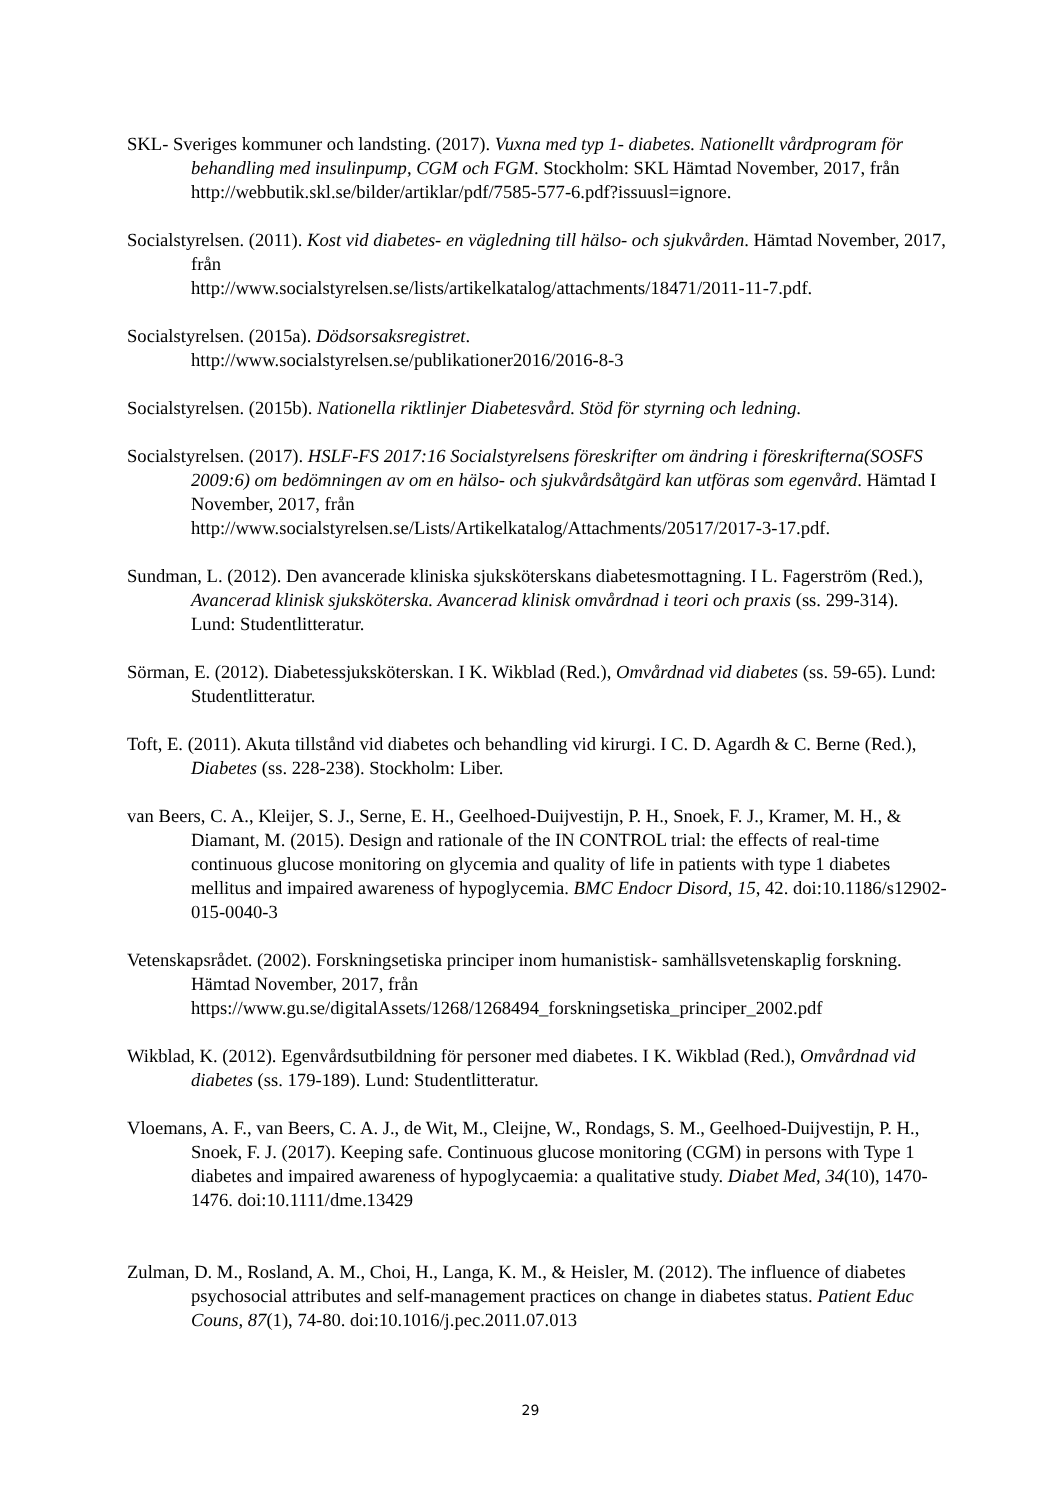SKL- Sveriges kommuner och landsting. (2017). Vuxna med typ 1- diabetes. Nationellt vårdprogram för behandling med insulinpump, CGM och FGM. Stockholm: SKL Hämtad November, 2017, från
http://webbutik.skl.se/bilder/artiklar/pdf/7585-577-6.pdf?issuusl=ignore.
Socialstyrelsen. (2011). Kost vid diabetes- en vägledning till hälso- och sjukvården. Hämtad November, 2017, från
http://www.socialstyrelsen.se/lists/artikelkatalog/attachments/18471/2011-11-7.pdf.
Socialstyrelsen. (2015a). Dödsorsaksregistret.
http://www.socialstyrelsen.se/publikationer2016/2016-8-3
Socialstyrelsen. (2015b). Nationella riktlinjer Diabetesvård. Stöd för styrning och ledning.
Socialstyrelsen. (2017). HSLF-FS 2017:16 Socialstyrelsens föreskrifter om ändring i föreskrifterna(SOSFS 2009:6) om bedömningen av om en hälso- och sjukvårdsåtgärd kan utföras som egenvård. Hämtad I November, 2017, från
http://www.socialstyrelsen.se/Lists/Artikelkatalog/Attachments/20517/2017-3-17.pdf.
Sundman, L. (2012). Den avancerade kliniska sjuksköterskans diabetesmottagning. I L. Fagerström (Red.), Avancerad klinisk sjuksköterska. Avancerad klinisk omvårdnad i teori och praxis (ss. 299-314). Lund: Studentlitteratur.
Sörman, E. (2012). Diabetessjuksköterskan. I K. Wikblad (Red.), Omvårdnad vid diabetes (ss. 59-65). Lund: Studentlitteratur.
Toft, E. (2011). Akuta tillstånd vid diabetes och behandling vid kirurgi. I C. D. Agardh & C. Berne (Red.), Diabetes (ss. 228-238). Stockholm: Liber.
van Beers, C. A., Kleijer, S. J., Serne, E. H., Geelhoed-Duijvestijn, P. H., Snoek, F. J., Kramer, M. H., & Diamant, M. (2015). Design and rationale of the IN CONTROL trial: the effects of real-time continuous glucose monitoring on glycemia and quality of life in patients with type 1 diabetes mellitus and impaired awareness of hypoglycemia. BMC Endocr Disord, 15, 42. doi:10.1186/s12902-015-0040-3
Vetenskapsrådet. (2002). Forskningsetiska principer inom humanistisk- samhällsvetenskaplig forskning. Hämtad November, 2017, från
https://www.gu.se/digitalAssets/1268/1268494_forskningsetiska_principer_2002.pdf
Wikblad, K. (2012). Egenvårdsutbildning för personer med diabetes. I K. Wikblad (Red.), Omvårdnad vid diabetes (ss. 179-189). Lund: Studentlitteratur.
Vloemans, A. F., van Beers, C. A. J., de Wit, M., Cleijne, W., Rondags, S. M., Geelhoed-Duijvestijn, P. H., Snoek, F. J. (2017). Keeping safe. Continuous glucose monitoring (CGM) in persons with Type 1 diabetes and impaired awareness of hypoglycaemia: a qualitative study. Diabet Med, 34(10), 1470-1476. doi:10.1111/dme.13429
Zulman, D. M., Rosland, A. M., Choi, H., Langa, K. M., & Heisler, M. (2012). The influence of diabetes psychosocial attributes and self-management practices on change in diabetes status. Patient Educ Couns, 87(1), 74-80. doi:10.1016/j.pec.2011.07.013
29